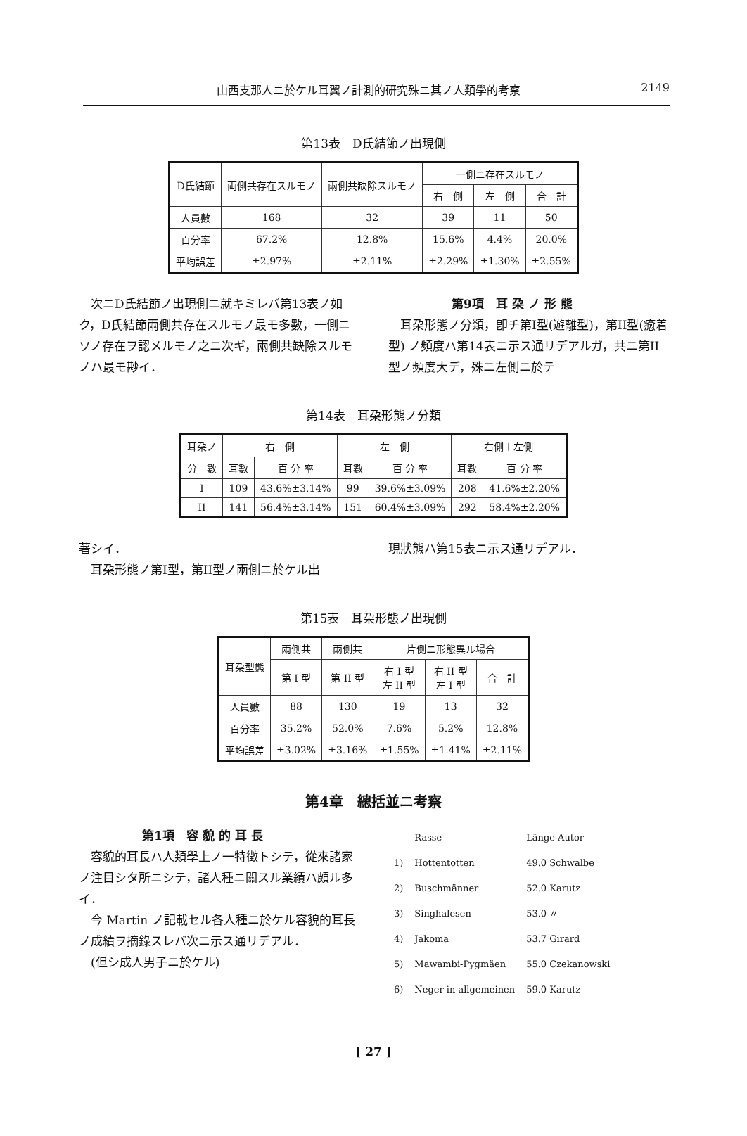山西支那人ニ於ケル耳翼ノ計測的研究殊ニ其ノ人類學的考察 2149
第13表　D氏結節ノ出現側
| D氏結節 | 両側共存在スルモノ | 兩側共缺除スルモノ | 一側ニ存在スルモノ | | |
| --- | --- | --- | --- | --- | --- |
| | | | 右 側 | 左 側 | 合 計 |
| 人員數 | 168 | 32 | 39 | 11 | 50 |
| 百分率 | 67.2% | 12.8% | 15.6% | 4.4% | 20.0% |
| 平均誤差 | ±2.97% | ±2.11% | ±2.29% | ±1.30% | ±2.55% |
　次ニD氏結節ノ出現側ニ就キミレバ第13表ノ如ク，D氏結節兩側共存在スルモノ最モ多數，一側ニソノ存在ヲ認メルモノ之ニ次ギ，兩側共缺除スルモノハ最モ尠イ．
第9項　耳 朶 ノ 形 態
　耳朶形態ノ分類，卽チ第I型(遊離型)，第II型(癒着型) ノ頻度ハ第14表ニ示ス通リデアルガ，共ニ第II型ノ頻度大デ，殊ニ左側ニ於テ
第14表　耳朶形態ノ分類
| 耳朶ノ | 右 側 | | 左 側 | | 右側＋左側 | |
| --- | --- | --- | --- | --- | --- | --- |
| 分 數 | 耳數 | 百 分 率 | 耳數 | 百 分 率 | 耳數 | 百 分 率 |
| I | 109 | 43.6%±3.14% | 99 | 39.6%±3.09% | 208 | 41.6%±2.20% |
| II | 141 | 56.4%±3.14% | 151 | 60.4%±3.09% | 292 | 58.4%±2.20% |
著シイ．
　耳朶形態ノ第I型，第II型ノ兩側ニ於ケル出
現狀態ハ第15表ニ示ス通リデアル．
第15表　耳朶形態ノ出現側
| 耳朶型態 | 兩側共 | 兩側共 | 片側ニ形態異ル場合 | | |
| --- | --- | --- | --- | --- | --- |
| | 第 I 型 | 第 II 型 | 右 I 型 左 II 型 | 右 II 型 左 I 型 | 合 計 |
| 人員數 | 88 | 130 | 19 | 13 | 32 |
| 百分率 | 35.2% | 52.0% | 7.6% | 5.2% | 12.8% |
| 平均誤差 | ±3.02% | ±3.16% | ±1.55% | ±1.41% | ±2.11% |
第4章　總括並ニ考察
第1項　容 貌 的 耳 長
　容貌的耳長ハ人類學上ノ一特徴トシテ，從來諸家ノ注目シタ所ニシテ，諸人種ニ關スル業績ハ頗ル多イ．
　今 Martin ノ記載セル各人種ニ於ケル容貌的耳長ノ成績ヲ摘錄スレバ次ニ示ス通リデアル．
　(但シ成人男子ニ於ケル)
| | Rasse | Länge Autor |
| 1) | Hottentotten | 49.0 Schwalbe |
| 2) | Buschmänner | 52.0 Karutz |
| 3) | Singhalesen | 53.0 〃 |
| 4) | Jakoma | 53.7 Girard |
| 5) | Mawambi-Pygmäen | 55.0 Czekanowski |
| 6) | Neger in allgemeinen | 59.0 Karutz |
[ 27 ]